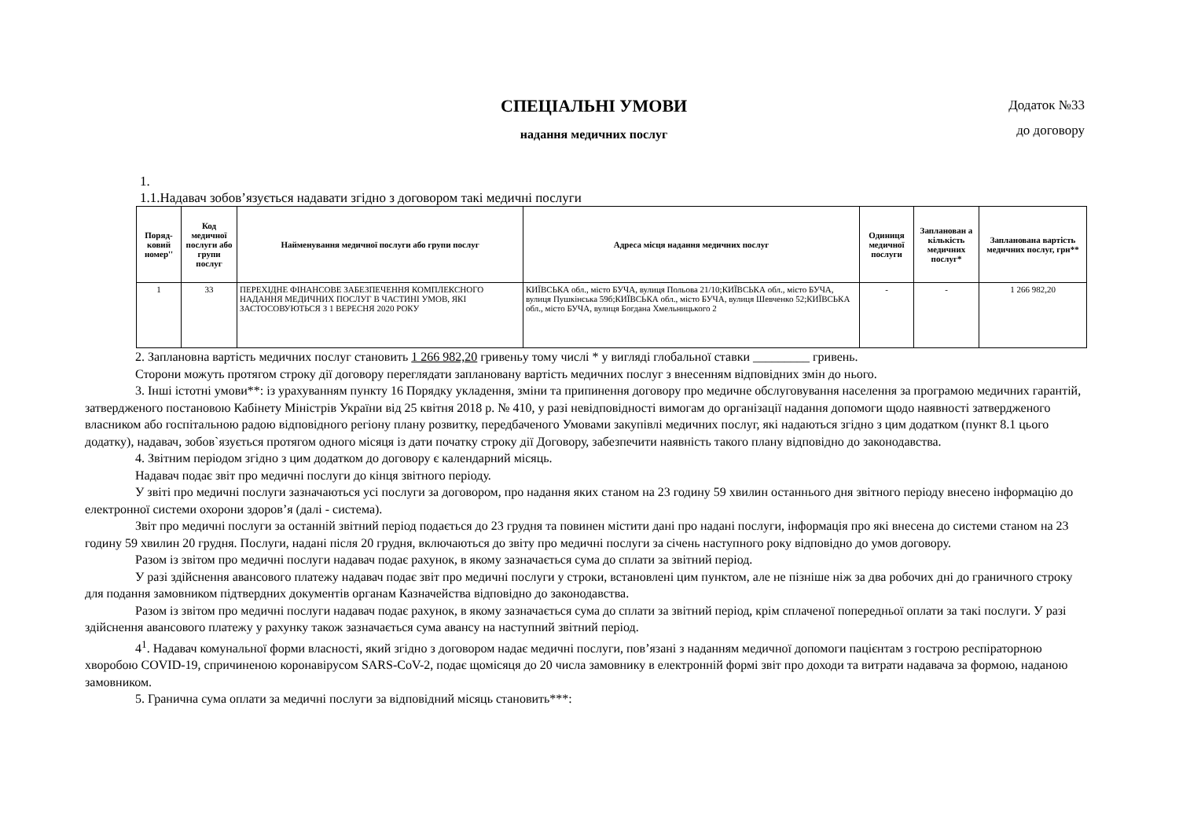СПЕЦІАЛЬНІ УМОВИ
надання медичних послуг
Додаток №33
до договору
1.
1.1.Надавач зобов’язується надавати згідно з договором такі медичні послуги
| Поряд-ковий номер'' | Код медичної послуги або групи послуг | Найменування медичної послуги або групи послуг | Адреса місця надання медичних послуг | Одиниця медичної послуги | Запланован а кількість медичних послуг* | Запланована вартість медичних послуг, грн** |
| --- | --- | --- | --- | --- | --- | --- |
| 1 | 33 | ПЕРЕХІДНЕ ФІНАНСОВЕ ЗАБЕЗПЕЧЕННЯ КОМПЛЕКСНОГО НАДАННЯ МЕДИЧНИХ ПОСЛУГ В ЧАСТИНІ УМОВ, ЯКІ ЗАСТОСОВУЮТЬСЯ З 1 ВЕРЕСНЯ 2020 РОКУ | КИЇВСЬКА обл., місто БУЧА, вулиця Польова 21/10;КИЇВСЬКА обл., місто БУЧА, вулиця Пушкінська 59б;КИЇВСЬКА обл., місто БУЧА, вулиця Шевченко 52;КИЇВСЬКА обл., місто БУЧА, вулиця Богдана Хмельницького 2 | - | - | 1 266 982,20 |
2. Заплановна вартість медичних послуг становить 1 266 982,20 гривеньу тому числі * у вигляді глобальної ставки _________ гривень.
Сторони можуть протягом строку дії договору переглядати заплановану вартість медичних послуг з внесенням відповідних змін до нього.
3. Інші істотні умови**: із урахуванням пункту 16 Порядку укладення, зміни та припинення договору про медичне обслуговування населення за програмою медичних гарантій, затвердженого постановою Кабінету Міністрів України від 25 квітня 2018 р. № 410, у разі невідповідності вимогам до організації надання допомоги щодо наявності затвердженого власником або госпітальною радою відповідного регіону плану розвитку, передбаченого Умовами закупівлі медичних послуг, які надаються згідно з цим додатком (пункт 8.1 цього додатку), надавач, зобов`язується протягом одного місяця із дати початку строку дії Договору, забезпечити наявність такого плану відповідно до законодавства.
4. Звітним періодом згідно з цим додатком до договору є календарний місяць.
Надавач подає звіт про медичні послуги до кінця звітного періоду.
У звіті про медичні послуги зазначаються усі послуги за договором, про надання яких станом на 23 годину 59 хвилин останнього дня звітного періоду внесено інформацію до електронної системи охорони здоров’я (далі - система).
Звіт про медичні послуги за останній звітний період подається до 23 грудня та повинен містити дані про надані послуги, інформація про які внесена до системи станом на 23 годину 59 хвилин 20 грудня. Послуги, надані після 20 грудня, включаються до звіту про медичні послуги за січень наступного року відповідно до умов договору.
Разом із звітом про медичні послуги надавач подає рахунок, в якому зазначається сума до сплати за звітний період.
У разі здійснення авансового платежу надавач подає звіт про медичні послуги у строки, встановлені цим пунктом, але не пізніше ніж за два робочих дні до граничного строку для подання замовником підтвердних документів органам Казначейства відповідно до законодавства.
Разом із звітом про медичні послуги надавач подає рахунок, в якому зазначається сума до сплати за звітний період, крім сплаченої попередньої оплати за такі послуги. У разі здійснення авансового платежу у рахунку також зазначається сума авансу на наступний звітний період.
4<sup>1</sup>. Надавач комунальної форми власності, який згідно з договором надає медичні послуги, пов’язані з наданням медичної допомоги пацієнтам з гострою респіраторною хворобою COVID-19, спричиненою коронавірусом SARS-CoV-2, подає щомісяця до 20 числа замовнику в електронній формі звіт про доходи та витрати надавача за формою, наданою замовником.
5. Гранична сума оплати за медичні послуги за відповідний місяць становить***: